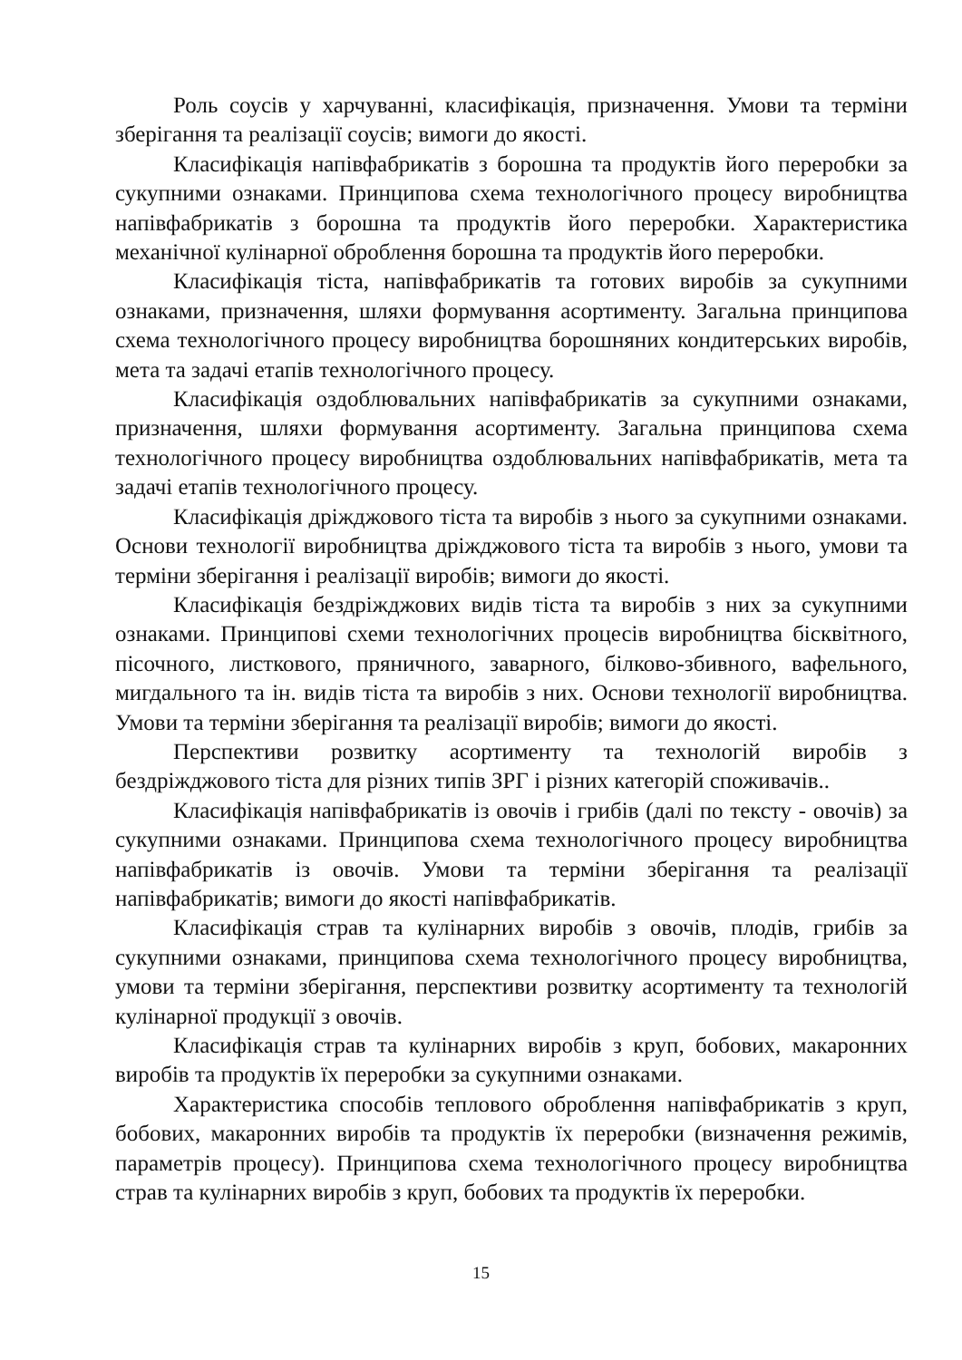Роль соусів у харчуванні, класифікація, призначення. Умови та терміни зберігання та реалізації соусів; вимоги до якості.
Класифікація напівфабрикатів з борошна та продуктів його переробки за сукупними ознаками. Принципова схема технологічного процесу виробництва напівфабрикатів з борошна та продуктів його переробки. Характеристика механічної кулінарної оброблення борошна та продуктів його переробки.
Класифікація тіста, напівфабрикатів та готових виробів за сукупними ознаками, призначення, шляхи формування асортименту. Загальна принципова схема технологічного процесу виробництва борошняних кондитерських виробів, мета та задачі етапів технологічного процесу.
Класифікація оздоблювальних напівфабрикатів за сукупними ознаками, призначення, шляхи формування асортименту. Загальна принципова схема технологічного процесу виробництва оздоблювальних напівфабрикатів, мета та задачі етапів технологічного процесу.
Класифікація дріжджового тіста та виробів з нього за сукупними ознаками. Основи технології виробництва дріжджового тіста та виробів з нього, умови та терміни зберігання і реалізації виробів; вимоги до якості.
Класифікація бездріжджових видів тіста та виробів з них за сукупними ознаками. Принципові схеми технологічних процесів виробництва бісквітного, пісочного, листкового, пряничного, заварного, білково-збивного, вафельного, мигдального та ін. видів тіста та виробів з них. Основи технології виробництва. Умови та терміни зберігання та реалізації виробів; вимоги до якості.
Перспективи розвитку асортименту та технологій виробів з бездріжджового тіста для різних типів ЗРГ і різних категорій споживачів..
Класифікація напівфабрикатів із овочів і грибів (далі по тексту - овочів) за сукупними ознаками. Принципова схема технологічного процесу виробництва напівфабрикатів із овочів. Умови та терміни зберігання та реалізації напівфабрикатів; вимоги до якості напівфабрикатів.
Класифікація страв та кулінарних виробів з овочів, плодів, грибів за сукупними ознаками, принципова схема технологічного процесу виробництва, умови та терміни зберігання, перспективи розвитку асортименту та технологій кулінарної продукції з овочів.
Класифікація страв та кулінарних виробів з круп, бобових, макаронних виробів та продуктів їх переробки за сукупними ознаками.
Характеристика способів теплового оброблення напівфабрикатів з круп, бобових, макаронних виробів та продуктів їх переробки (визначення режимів, параметрів процесу). Принципова схема технологічного процесу виробництва страв та кулінарних виробів з круп, бобових та продуктів їх переробки.
15